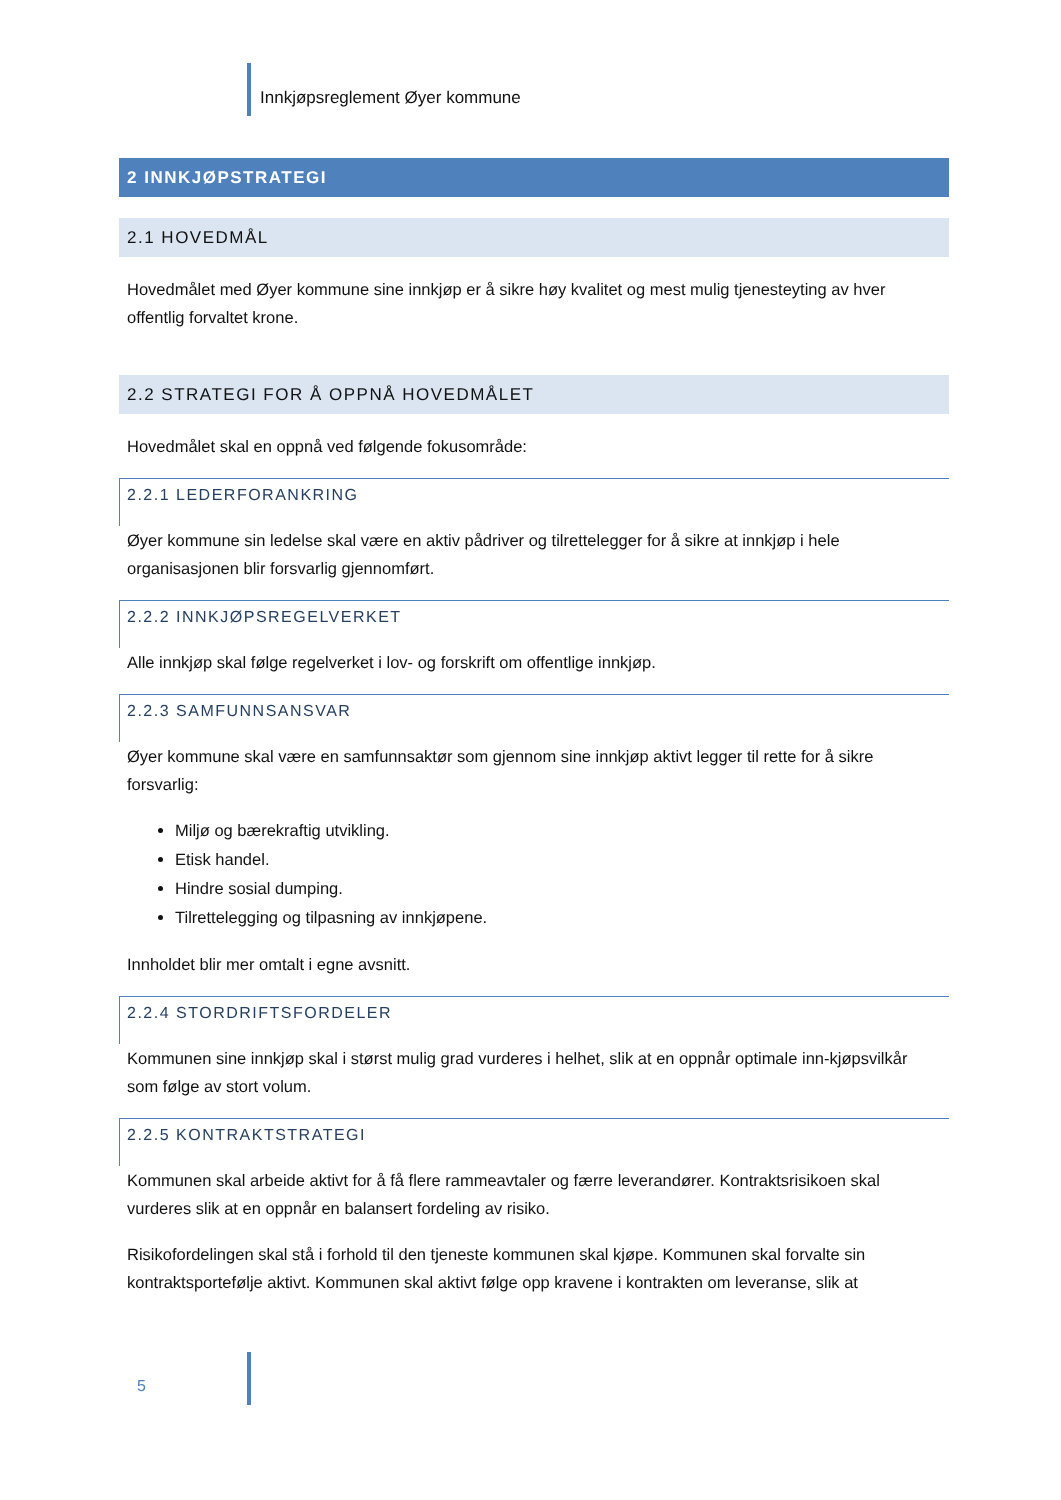Innkjøpsreglement Øyer kommune
2 INNKJØPSTRATEGI
2.1 HOVEDMÅL
Hovedmålet med Øyer kommune sine innkjøp er å sikre høy kvalitet og mest mulig tjenesteyting av hver offentlig forvaltet krone.
2.2 STRATEGI FOR Å OPPNÅ HOVEDMÅLET
Hovedmålet skal en oppnå ved følgende fokusområde:
2.2.1 LEDERFORANKRING
Øyer kommune sin ledelse skal være en aktiv pådriver og tilrettelegger for å sikre at innkjøp i hele organisasjonen blir forsvarlig gjennomført.
2.2.2 INNKJØPSREGELVERKET
Alle innkjøp skal følge regelverket i lov- og forskrift om offentlige innkjøp.
2.2.3 SAMFUNNSANSVAR
Øyer kommune skal være en samfunnsaktør som gjennom sine innkjøp aktivt legger til rette for å sikre forsvarlig:
Miljø og bærekraftig utvikling.
Etisk handel.
Hindre sosial dumping.
Tilrettelegging og tilpasning av innkjøpene.
Innholdet blir mer omtalt i egne avsnitt.
2.2.4 STORDRIFTSFORDELER
Kommunen sine innkjøp skal i størst mulig grad vurderes i helhet, slik at en oppnår optimale inn-kjøpsvilkår som følge av stort volum.
2.2.5 KONTRAKTSTRATEGI
Kommunen skal arbeide aktivt for å få flere rammeavtaler og færre leverandører. Kontraktsrisikoen skal vurderes slik at en oppnår en balansert fordeling av risiko.
Risikofordelingen skal stå i forhold til den tjeneste kommunen skal kjøpe. Kommunen skal forvalte sin kontraktsportefølje aktivt. Kommunen skal aktivt følge opp kravene i kontrakten om leveranse, slik at
5